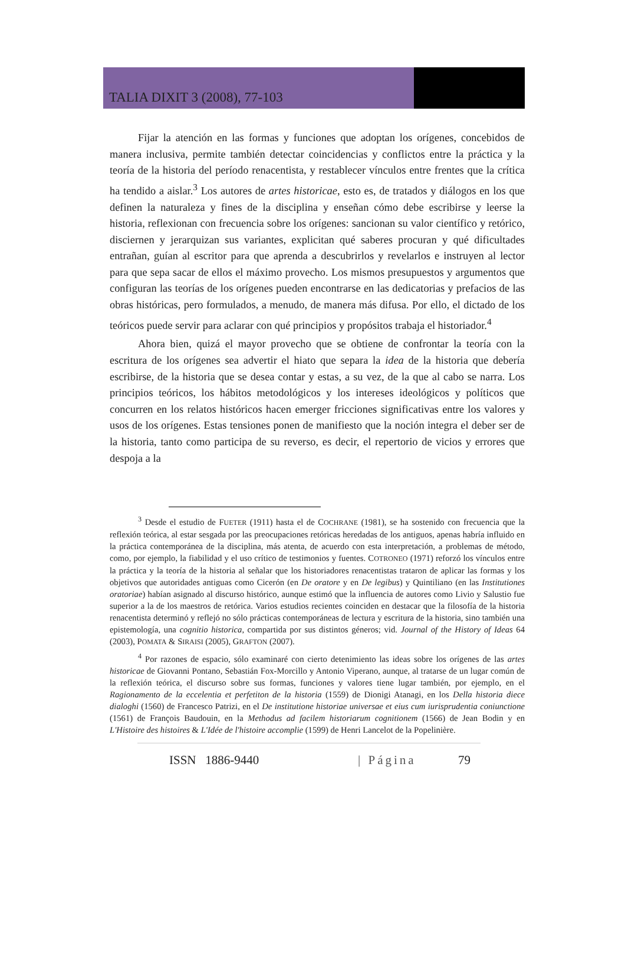TALIA DIXIT 3 (2008), 77-103
Fijar la atención en las formas y funciones que adoptan los orígenes, concebidos de manera inclusiva, permite también detectar coincidencias y conflictos entre la práctica y la teoría de la historia del período renacentista, y restablecer vínculos entre frentes que la crítica ha tendido a aislar.<sup>3</sup> Los autores de artes historicae, esto es, de tratados y diálogos en los que definen la naturaleza y fines de la disciplina y enseñan cómo debe escribirse y leerse la historia, reflexionan con frecuencia sobre los orígenes: sancionan su valor científico y retórico, disciernen y jerarquizan sus variantes, explicitan qué saberes procuran y qué dificultades entrañan, guían al escritor para que aprenda a descubrirlos y revelarlos e instruyen al lector para que sepa sacar de ellos el máximo provecho. Los mismos presupuestos y argumentos que configuran las teorías de los orígenes pueden encontrarse en las dedicatorias y prefacios de las obras históricas, pero formulados, a menudo, de manera más difusa. Por ello, el dictado de los teóricos puede servir para aclarar con qué principios y propósitos trabaja el historiador.<sup>4</sup>
Ahora bien, quizá el mayor provecho que se obtiene de confrontar la teoría con la escritura de los orígenes sea advertir el hiato que separa la idea de la historia que debería escribirse, de la historia que se desea contar y estas, a su vez, de la que al cabo se narra. Los principios teóricos, los hábitos metodológicos y los intereses ideológicos y políticos que concurren en los relatos históricos hacen emerger fricciones significativas entre los valores y usos de los orígenes. Estas tensiones ponen de manifiesto que la noción integra el deber ser de la historia, tanto como participa de su reverso, es decir, el repertorio de vicios y errores que despoja a la
<sup>3</sup> Desde el estudio de FUETER (1911) hasta el de COCHRANE (1981), se ha sostenido con frecuencia que la reflexión teórica, al estar sesgada por las preocupaciones retóricas heredadas de los antiguos, apenas habría influido en la práctica contemporánea de la disciplina, más atenta, de acuerdo con esta interpretación, a problemas de método, como, por ejemplo, la fiabilidad y el uso crítico de testimonios y fuentes. COTRONEO (1971) reforzó los vínculos entre la práctica y la teoría de la historia al señalar que los historiadores renacentistas trataron de aplicar las formas y los objetivos que autoridades antiguas como Cicerón (en De oratore y en De legibus) y Quintiliano (en las Institutiones oratoriae) habían asignado al discurso histórico, aunque estimó que la influencia de autores como Livio y Salustio fue superior a la de los maestros de retórica. Varios estudios recientes coinciden en destacar que la filosofía de la historia renacentista determinó y reflejó no sólo prácticas contemporáneas de lectura y escritura de la historia, sino también una epistemología, una cognitio historica, compartida por sus distintos géneros; vid. Journal of the History of Ideas 64 (2003), POMATA & SIRAISI (2005), GRAFTON (2007).
<sup>4</sup> Por razones de espacio, sólo examinaré con cierto detenimiento las ideas sobre los orígenes de las artes historicae de Giovanni Pontano, Sebastián Fox-Morcillo y Antonio Viperano, aunque, al tratarse de un lugar común de la reflexión teórica, el discurso sobre sus formas, funciones y valores tiene lugar también, por ejemplo, en el Ragionamento de la eccelentia et perfetiton de la historia (1559) de Dionigi Atanagi, en los Della historia diece dialoghi (1560) de Francesco Patrizi, en el De institutione historiae universae et eius cum iurisprudentia coniunctione (1561) de François Baudouin, en la Methodus ad facilem historiarum cognitionem (1566) de Jean Bodin y en L'Histoire des histoires & L'Idée de l'histoire accomplie (1599) de Henri Lancelot de la Popelinière.
ISSN 1886-9440 | Página 79